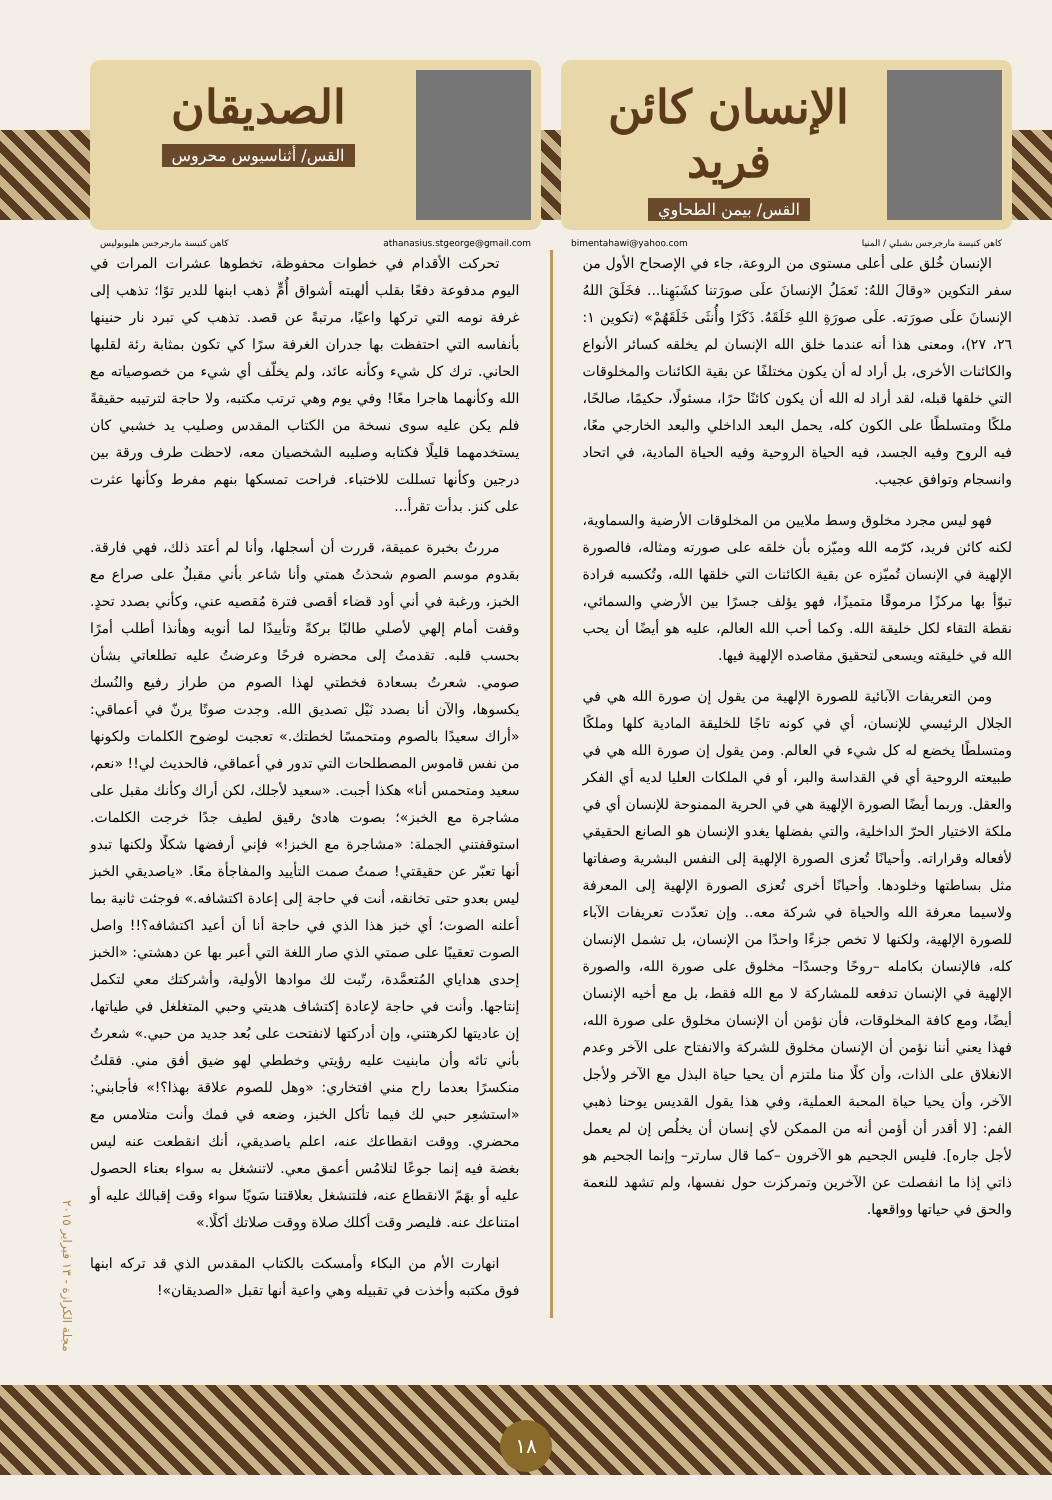الإنسان كائن فريد
القس/ بيمن الطحاوي
bimentahawi@yahoo.com كاهن كنيسة مارجرجس بشبلي / المنيا
الصديقان
القس/ أثناسيوس محروس
كاهن كنيسة مارجرجس هليوبوليس athanasius.stgeorge@gmail.com
الإنسان خُلق على أعلى مستوى من الروعة، جاء في الإصحاح الأول من سفر التكوين «وقالَ اللهُ: نَعمَلُ الإنسانَ علَى صورَتنا كشَبَهِنا... فخَلَقَ اللهُ الإنسانَ علَى صورَته. علَى صورَةِ اللهِ خَلَقَهُ. ذَكَرًا وأُنثَى خَلَقَهُمْ» (تكوين ١: ٢٦، ٢٧)، ومعنى هذا أنه عندما خلق الله الإنسان لم يخلقه كسائر الأنواع والكائنات الأخرى، بل أراد له أن يكون مختلفًا عن بقية الكائنات والمخلوقات التي خلقها قبله، لقد أراد له الله أن يكون كائنًا حرًا، مسئولًا، حكيمًا، صالحًا، ملكًا ومتسلطًا على الكون كله، يحمل البعد الداخلي والبعد الخارجي معًا، فيه الروح وفيه الجسد، فيه الحياة الروحية وفيه الحياة المادية، في اتحاد وانسجام وتوافق عجيب.
فهو ليس مجرد مخلوق وسط ملايين من المخلوقات الأرضية والسماوية، لكنه كائن فريد، كرّمه الله وميّزه بأن خلقه على صورته ومثاله، فالصورة الإلهية في الإنسان تُميّزه عن بقية الكائنات التي خلقها الله، وتُكسبه فرادة تبوّأ بها مركزًا مرموقًا متميزًا، فهو يؤلف جسرًا بين الأرضي والسمائي، نقطة التقاء لكل خليقة الله. وكما أحب الله العالم، عليه هو أيضًا أن يحب الله في خليقته ويسعى لتحقيق مقاصده الإلهية فيها.
ومن التعريفات الآبائية للصورة الإلهية من يقول إن صورة الله هي في الجلال الرئيسي للإنسان، أي في كونه تاجًا للخليقة المادية كلها وملكًا ومتسلطًا يخضع له كل شيء في العالم. ومن يقول إن صورة الله هي في طبيعته الروحية أي في القداسة والبر، أو في الملكات العليا لديه أي الفكر والعقل. وربما أيضًا الصورة الإلهية هي في الحرية الممنوحة للإنسان أي في ملكة الاختيار الحرّ الداخلية، والتي بفضلها يغدو الإنسان هو الصانع الحقيقي لأفعاله وقراراته. وأحيانًا تُعزى الصورة الإلهية إلى النفس البشرية وصفاتها مثل بساطتها وخلودها. وأحيانًا أخرى تُعزى الصورة الإلهية إلى المعرفة ولاسيما معرفة الله والحياة في شركة معه.. وإن تعدّدت تعريفات الآباء للصورة الإلهية، ولكنها لا تخص جزءًا واحدًا من الإنسان، بل تشمل الإنسان كله، فالإنسان بكامله –روحًا وجسدًا– مخلوق على صورة الله، والصورة الإلهية في الإنسان تدفعه للمشاركة لا مع الله فقط، بل مع أخيه الإنسان أيضًا، ومع كافة المخلوقات، فأن نؤمن أن الإنسان مخلوق على صورة الله، فهذا يعني أننا نؤمن أن الإنسان مخلوق للشركة والانفتاح على الآخر وعدم الانغلاق على الذات، وأن كلًا منا ملتزم أن يحيا حياة البذل مع الآخر ولأجل الآخر، وأن يحيا حياة المحبة العملية، وفي هذا يقول القديس يوحنا ذهبي الفم: [لا أقدر أن أؤمن أنه من الممكن لأي إنسان أن يخلُص إن لم يعمل لأجل جاره]. فليس الجحيم هو الآخرون –كما قال سارتر– وإنما الجحيم هو ذاتي إذا ما انفصلت عن الآخرين وتمركزت حول نفسها، ولم تشهد للنعمة والحق في حياتها وواقعها.
تحركت الأقدام في خطوات محفوظة، تخطوها عشرات المرات في اليوم مدفوعة دفعًا بقلب ألهبته أشواق أُمٍّ ذهب ابنها للدير توًا؛ تذهب إلى غرفة نومه التي تركها واعيًا، مرتبةً عن قصد. تذهب كي تبرد نار حنينها بأنفاسه التي احتفظت بها جدران الغرفة سرًا كي تكون بمثابة رئة لقلبها الحاني. ترك كل شيء وكأنه عائد، ولم يخلّف أي شيء من خصوصياته مع الله وكأنهما هاجرا معًا! وفي يوم وهي ترتب مكتبه، ولا حاجة لترتيبه حقيقةً فلم يكن عليه سوى نسخة من الكتاب المقدس وصليب يد خشبي كان يستخدمهما قليلًا فكتابه وصليبه الشخصيان معه، لاحظت طرف ورقة بين درجين وكأنها تسللت للاختباء. فراحت تمسكها بنهم مفرط وكأنها عثرت على كنز. بدأت تقرأ...
مررتُ بخبرة عميقة، قررت أن أسجلها، وأنا لم أعتد ذلك، فهي فارقة. بقدوم موسم الصوم شحذتُ همتي وأنا شاعر بأني مقبلٌ على صراع مع الخبز، ورغبة في أني أود قضاء أقصى فترة مُقصيه عني، وكأني بصدد تحدٍ. وقفت أمام إلهي لأصلي طالبًا بركةً وتأييدًا لما أنويه وهأنذا أطلب أمرًا بحسب قلبه. تقدمتُ إلى محضره فرحًا وعرضتُ عليه تطلعاتي بشأن صومي. شعرتُ بسعادة فخطتي لهذا الصوم من طراز رفيع والنُسك يكسوها، والآن أنا بصدد نَيْل تصديق الله. وجدت صوتًا يرنّ في أعماقي: «أراك سعيدًا بالصوم ومتحمسًا لخطتك.» تعجبت لوضوح الكلمات ولكونها من نفس قاموس المصطلحات التي تدور في أعماقي، فالحديث لي!! «نعم، سعيد ومتحمس أنا» هكذا أجبت. «سعيد لأجلك، لكن أراك وكأنك مقبل على مشاجرة مع الخبز»؛ بصوت هادئ رقيق لطيف جدًا خرجت الكلمات. استوقفتني الجملة: «مشاجرة مع الخبز!» فإني أرفضها شكلًا ولكنها تبدو أنها تعبّر عن حقيقتي! صمتُ صمت التأييد والمفاجأة معًا. «ياصديقي الخبز ليس بعدو حتى تخانقه، أنت في حاجة إلى إعادة اكتشافه.» فوجئت ثانية بما أعلنه الصوت؛ أي خبز هذا الذي في حاجة أنا أن أعيد اكتشافه؟!! واصل الصوت تعقيبًا على صمتي الذي صار اللغة التي أعبر بها عن دهشتي: «الخبز إحدى هداياي المُتعمَّدة، رتّبت لك موادها الأولية، وأشركتك معي لتكمل إنتاجها. وأنت في حاجة لإعادة إكتشاف هديتي وحبي المتغلغل في طياتها، إن عاديتها لكرهتني، وإن أدركتها لانفتحت على بُعد جديد من حبي.» شعرتُ بأني تائه وأن مابنيت عليه رؤيتي وخططي لهو ضيق أفق مني. فقلتُ منكسرًا بعدما راح مني افتخاري: «وهل للصوم علاقة بهذا؟!» فأجابني: «استشعِر حبي لك فيما تأكل الخبز، وضعه في فمك وأنت متلامس مع محضري. ووقت انقطاعك عنه، اعلم ياصديقي، أنك انقطعت عنه ليس بغضة فيه إنما جوعًا لتلامُس أعمق معي. لاتنشغل به سواء بعناء الحصول عليه أو بهَمّ الانقطاع عنه، فلتنشغل بعلاقتنا سَويًا سواء وقت إقبالك عليه أو امتناعك عنه. فليصر وقت أكلك صلاة ووقت صلاتك أكلًا.»
انهارت الأم من البكاء وأمسكت بالكتاب المقدس الذي قد تركه ابنها فوق مكتبه وأخذت في تقبيله وهي واعية أنها تقبل «الصديقان»!
مجلة الكرازة - ١٣ فبراير ٢٠١٥
١٨